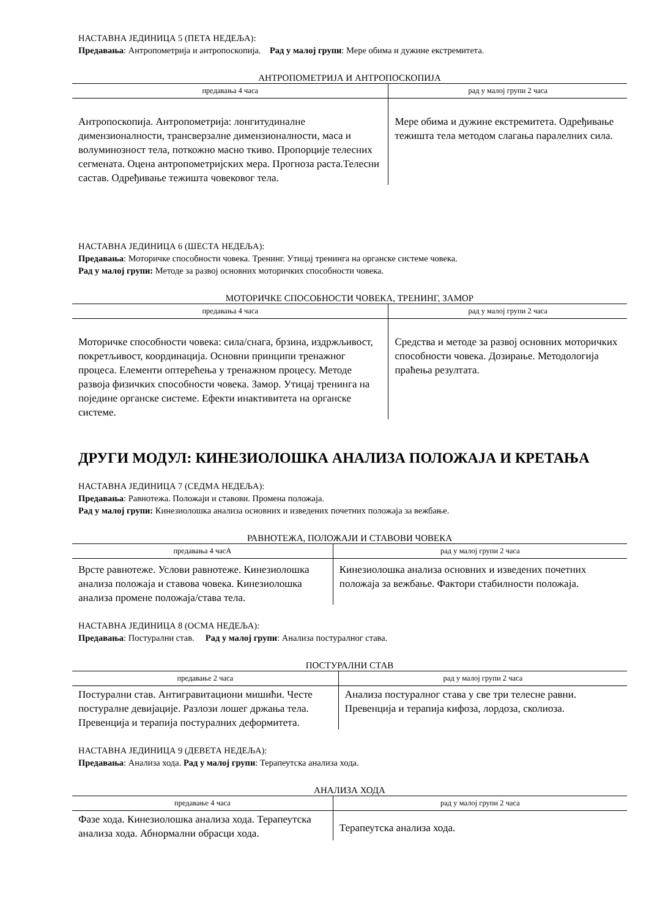НАСТАВНА ЈЕДИНИЦА 5 (ПЕТА НЕДЕЉА):
Предавања: Антропометрија и антропоскопија. Рад у малој групи: Мере обима и дужине екстремитета.
АНТРОПОМЕТРИЈА И АНТРОПОСКОПИЈА
| предавања 4 часа | рад у малој групи 2 часа |
| --- | --- |
| Антропоскопија. Антропометрија: лонгитудиналне димензионалности, трансверзалне димензионалности, маса и волуминозност тела, поткожно масно ткиво. Пропорције телесних сегмената. Оцена антропометријских мера. Прогноза раста.Телесни састав. Одређивање тежишта човековог тела. | Мере обима и дужине екстремитета. Одређивање тежишта тела методом слагања паралелних сила. |
НАСТАВНА ЈЕДИНИЦА 6 (ШЕСТА НЕДЕЉА):
Предавања: Моторичке способности човека. Тренинг. Утицај тренинга на органске системе човека.
Рад у малој групи: Методе за развој основних моторичких способности човека.
МОТОРИЧКЕ СПОСОБНОСТИ ЧОВЕКА, ТРЕНИНГ, ЗАМОР
| предавања 4 часа | рад у малој групи 2 часа |
| --- | --- |
| Моторичке способности човека: сила/снага, брзина, издржљивост, покретљивост, координација. Основни принципи тренажног процеса. Елементи оптерећења у тренажном процесу. Методе развоја физичких способности човека. Замор. Утицај тренинга на поједине органске системе. Ефекти инактивитета на органске системе. | Средства и методе за развој основних моторичких способности човека. Дозирање. Методологија праћења резултата. |
ДРУГИ МОДУЛ: КИНЕЗИОЛОШКА АНАЛИЗА ПОЛОЖАЈА И КРЕТАЊА
НАСТАВНА ЈЕДИНИЦА 7 (СЕДМА НЕДЕЉА):
Предавања: Равнотежа. Положаји и ставови. Промена положаја.
Рад у малој групи: Кинезиолошка анализа основних и изведених почетних положаја за вежбање.
РАВНОТЕЖА, ПОЛОЖАЈИ И СТАВОВИ ЧОВЕКА
| предавања 4 часА | рад у малој групи 2 часа |
| --- | --- |
| Врсте равнотеже. Услови равнотеже. Кинезиолошка анализа положаја и ставова човека. Кинезиолошка анализа промене положаја/става тела. | Кинезиолошка анализа основних и изведених почетних положаја за вежбање. Фактори стабилности положаја. |
НАСТАВНА ЈЕДИНИЦА 8 (ОСМА НЕДЕЉА):
Предавања: Постурални став. Рад у малој групи: Анализа постуралног става.
ПОСТУРАЛНИ СТАВ
| предавање 2 часа | рад у малој групи 2 часа |
| --- | --- |
| Постурални став. Антигравитациони мишићи. Честе постуралне девијације. Разлози лошег држања тела. Превенција и терапија постуралних деформитета. | Анализа постуралног става у све три телесне равни. Превенција и терапија кифоза, лордоза, сколиоза. |
НАСТАВНА ЈЕДИНИЦА 9 (ДЕВЕТА НЕДЕЉА):
Предавања: Анализа хода. Рад у малој групи: Терапеутска анализа хода.
АНАЛИЗА ХОДА
| предавање 4 часа | рад у малој групи 2 часа |
| --- | --- |
| Фазе хода. Кинезиолошка анализа хода. Терапеутска анализа хода. Абнормални обрасци хода. | Терапеутска анализа хода. |